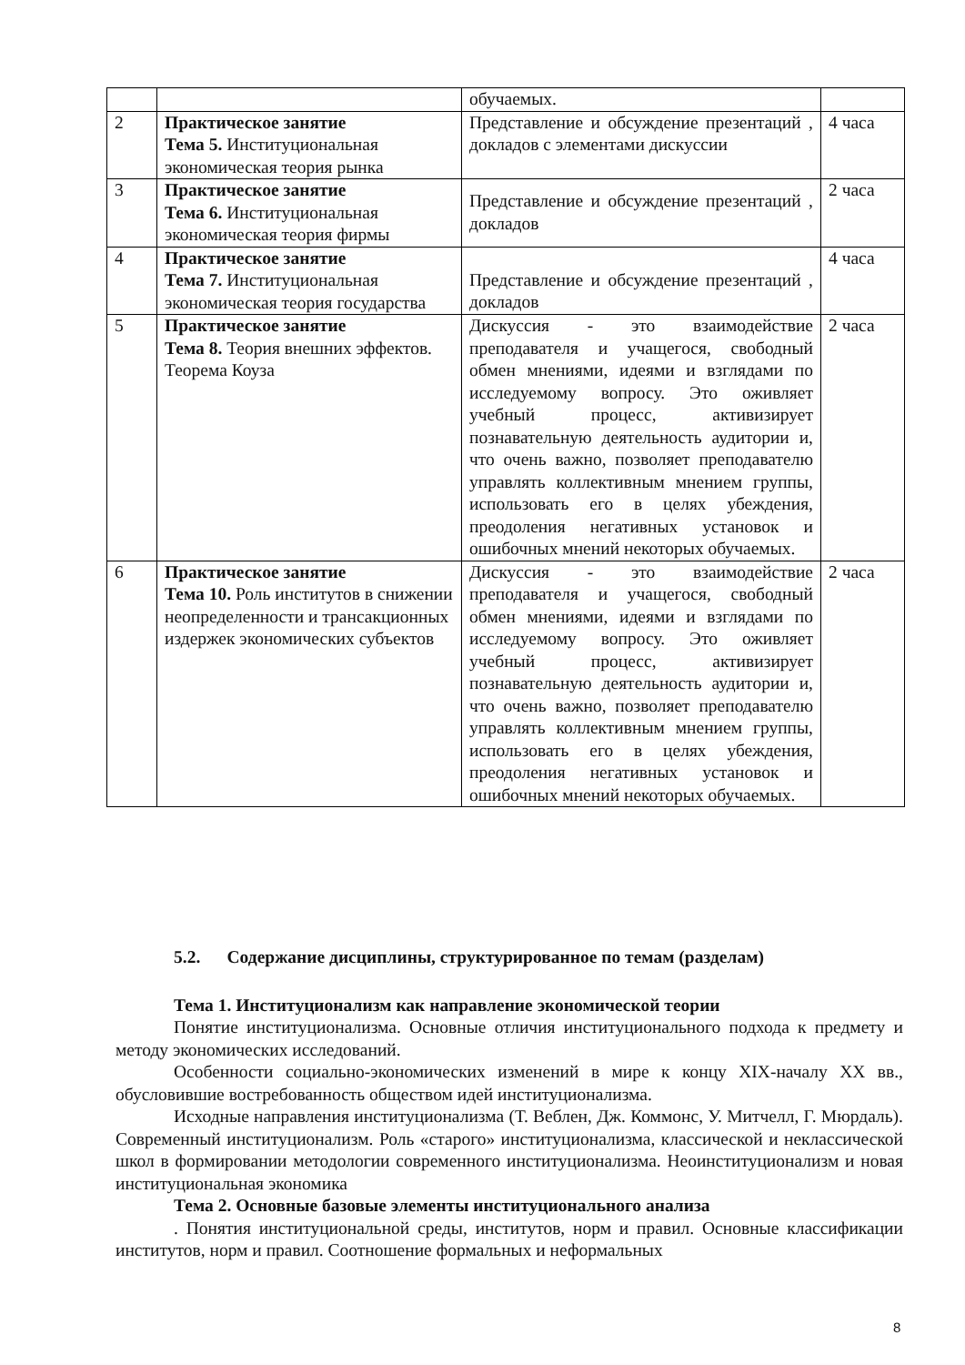| | | обучаемых. | |
| 2 | Практическое занятие Тема 5. Институциональная экономическая теория рынка | Представление и обсуждение презентаций , докладов с элементами дискуссии | 4 часа |
| 3 | Практическое занятие Тема 6. Институциональная экономическая теория фирмы | Представление и обсуждение презентаций , докладов | 2 часа |
| 4 | Практическое занятие Тема 7. Институциональная экономическая теория государства | Представление и обсуждение презентаций , докладов | 4 часа |
| 5 | Практическое занятие Тема 8. Теория внешних эффектов. Теорема Коуза | Дискуссия - это взаимодействие преподавателя и учащегося, свободный обмен мнениями, идеями и взглядами по исследуемому вопросу. Это оживляет учебный процесс, активизирует познавательную деятельность аудитории и, что очень важно, позволяет преподавателю управлять коллективным мнением группы, использовать его в целях убеждения, преодоления негативных установок и ошибочных мнений некоторых обучаемых. | 2 часа |
| 6 | Практическое занятие Тема 10. Роль институтов в снижении неопределенности и трансакционных издержек экономических субъектов | Дискуссия - это взаимодействие преподавателя и учащегося, свободный обмен мнениями, идеями и взглядами по исследуемому вопросу. Это оживляет учебный процесс, активизирует познавательную деятельность аудитории и, что очень важно, позволяет преподавателю управлять коллективным мнением группы, использовать его в целях убеждения, преодоления негативных установок и ошибочных мнений некоторых обучаемых. | 2 часа |
5.2. Содержание дисциплины, структурированное по темам (разделам)
Тема 1. Институционализм как направление экономической теории
Понятие институционализма. Основные отличия институционального подхода к предмету и методу экономических исследований.
Особенности социально-экономических изменений в мире к концу XIX-началу XX вв., обусловившие востребованность обществом идей институционализма.
Исходные направления институционализма (Т. Веблен, Дж. Коммонс, У. Митчелл, Г. Мюрдаль). Современный институционализм. Роль «старого» институционализма, классической и неклассической школ в формировании методологии современного институционализма. Неоинституционализм и новая институциональная экономика
Тема 2. Основные базовые элементы институционального анализа
. Понятия институциональной среды, институтов, норм и правил. Основные классификации институтов, норм и правил. Соотношение формальных и неформальных
8